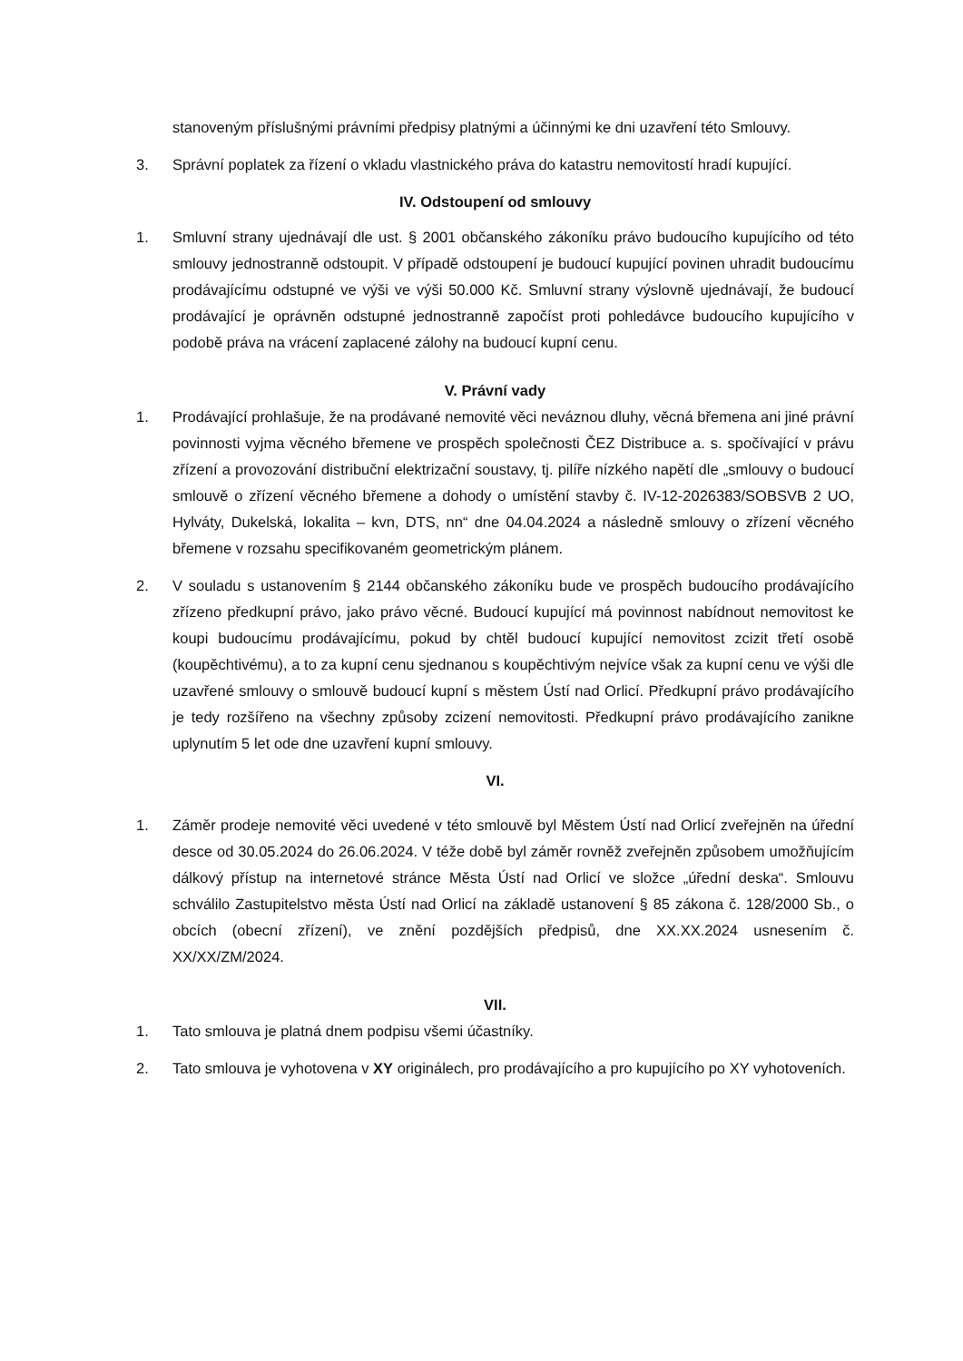stanoveným příslušnými právními předpisy platnými a účinnými ke dni uzavření této Smlouvy.
3. Správní poplatek za řízení o vkladu vlastnického práva do katastru nemovitostí hradí kupující.
IV. Odstoupení od smlouvy
1. Smluvní strany ujednávají dle ust. § 2001 občanského zákoníku právo budoucího kupujícího od této smlouvy jednostranně odstoupit. V případě odstoupení je budoucí kupující povinen uhradit budoucímu prodávajícímu odstupné ve výši ve výši 50.000 Kč. Smluvní strany výslovně ujednávají, že budoucí prodávající je oprávněn odstupné jednostranně započíst proti pohledávce budoucího kupujícího v podobě práva na vrácení zaplacené zálohy na budoucí kupní cenu.
V. Právní vady
1. Prodávající prohlašuje, že na prodávané nemovité věci neváznou dluhy, věcná břemena ani jiné právní povinnosti vyjma věcného břemene ve prospěch společnosti ČEZ Distribuce a. s. spočívající v právu zřízení a provozování distribuční elektrizační soustavy, tj. pilíře nízkého napětí dle „smlouvy o budoucí smlouvě o zřízení věcného břemene a dohody o umístění stavby č. IV-12-2026383/SOBSVB 2 UO, Hylváty, Dukelská, lokalita – kvn, DTS, nn“ dne 04.04.2024 a následně smlouvy o zřízení věcného břemene v rozsahu specifikovaném geometrickým plánem.
2. V souladu s ustanovením § 2144 občanského zákoníku bude ve prospěch budoucího prodávajícího zřízeno předkupní právo, jako právo věcné. Budoucí kupující má povinnost nabídnout nemovitost ke koupi budoucímu prodávajícímu, pokud by chtěl budoucí kupující nemovitost zcizit třetí osobě (koupěchtivému), a to za kupní cenu sjednanou s koupěchtivým nejvíce však za kupní cenu ve výši dle uzavřené smlouvy o smlouvě budoucí kupní s městem Ústí nad Orlicí. Předkupní právo prodávajícího je tedy rozšířeno na všechny způsoby zcizení nemovitosti. Předkupní právo prodávajícího zanikne uplynutím 5 let ode dne uzavření kupní smlouvy.
VI.
1. Záměr prodeje nemovité věci uvedené v této smlouvě byl Městem Ústí nad Orlicí zveřejněn na úřední desce od 30.05.2024 do 26.06.2024. V téže době byl záměr rovněž zveřejněn způsobem umožňujícím dálkový přístup na internetové stránce Města Ústí nad Orlicí ve složce „úřední deska“. Smlouvu schválilo Zastupitelstvo města Ústí nad Orlicí na základě ustanovení § 85 zákona č. 128/2000 Sb., o obcích (obecní zřízení), ve znění pozdějších předpisů, dne XX.XX.2024 usnesením č. XX/XX/ZM/2024.
VII.
1. Tato smlouva je platná dnem podpisu všemi účastníky.
2. Tato smlouva je vyhotovena v XY originálech, pro prodávajícího a pro kupujícího po XY vyhotoveních.